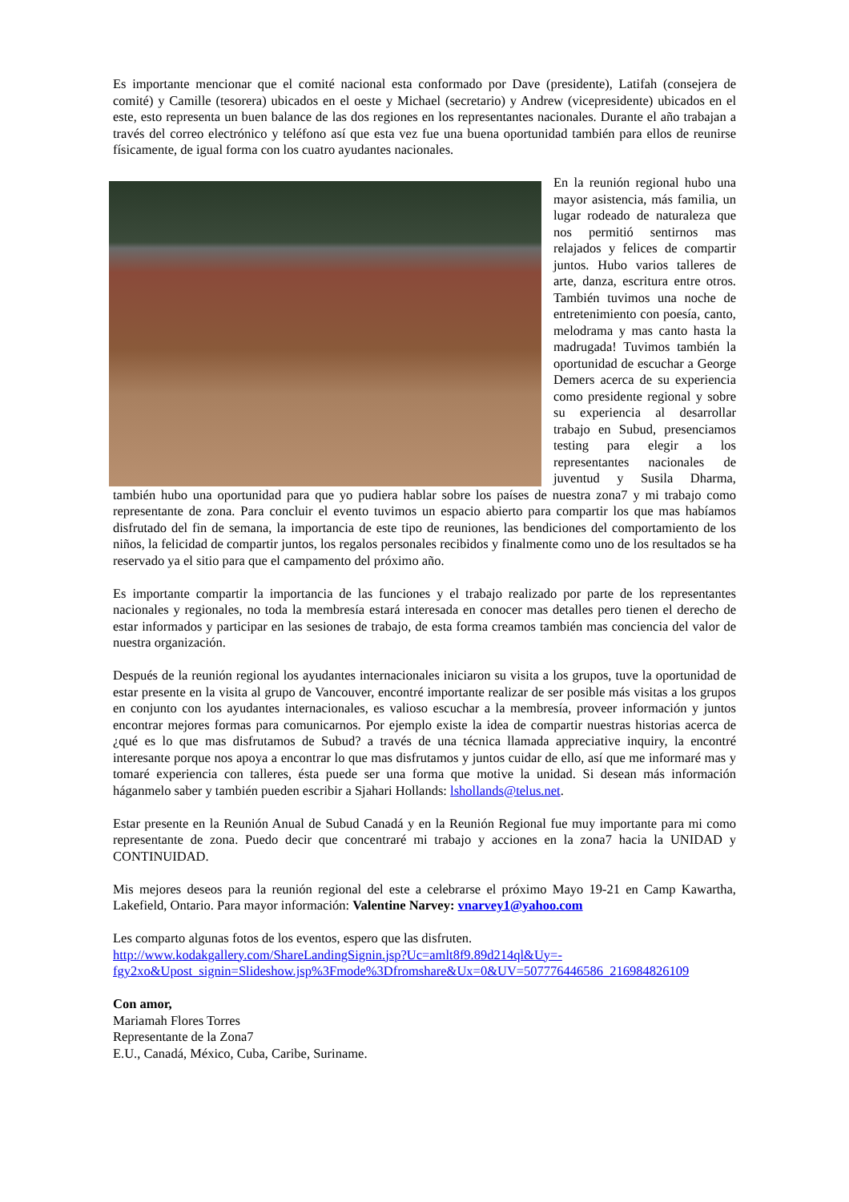Es importante mencionar que el comité nacional esta conformado por Dave (presidente), Latifah (consejera de comité) y Camille (tesorera) ubicados en el oeste y Michael (secretario) y Andrew (vicepresidente) ubicados en el este, esto representa un buen balance de las dos regiones en los representantes nacionales. Durante el año trabajan a través del correo electrónico y teléfono así que esta vez fue una buena oportunidad también para ellos de reunirse físicamente, de igual forma con los cuatro ayudantes nacionales.
En la reunión regional hubo una mayor asistencia, más familia, un lugar rodeado de naturaleza que nos permitió sentirnos mas relajados y felices de compartir juntos. Hubo varios talleres de arte, danza, escritura entre otros. También tuvimos una noche de entretenimiento con poesía, canto, melodrama y mas canto hasta la madrugada! Tuvimos también la oportunidad de escuchar a George Demers acerca de su experiencia como presidente regional y sobre su experiencia al desarrollar trabajo en Subud, presenciamos testing para elegir a los representantes nacionales de juventud y Susila Dharma, también hubo una oportunidad para que yo pudiera hablar sobre los países de nuestra zona7 y mi trabajo como representante de zona. Para concluir el evento tuvimos un espacio abierto para compartir los que mas habíamos disfrutado del fin de semana, la importancia de este tipo de reuniones, las bendiciones del comportamiento de los niños, la felicidad de compartir juntos, los regalos personales recibidos y finalmente como uno de los resultados se ha reservado ya el sitio para que el campamento del próximo año.
Es importante compartir la importancia de las funciones y el trabajo realizado por parte de los representantes nacionales y regionales, no toda la membresía estará interesada en conocer mas detalles pero tienen el derecho de estar informados y participar en las sesiones de trabajo, de esta forma creamos también mas conciencia del valor de nuestra organización.
Después de la reunión regional los ayudantes internacionales iniciaron su visita a los grupos, tuve la oportunidad de estar presente en la visita al grupo de Vancouver, encontré importante realizar de ser posible más visitas a los grupos en conjunto con los ayudantes internacionales, es valioso escuchar a la membresía, proveer información y juntos encontrar mejores formas para comunicarnos. Por ejemplo existe la idea de compartir nuestras historias acerca de ¿qué es lo que mas disfrutamos de Subud? a través de una técnica llamada appreciative inquiry, la encontré interesante porque nos apoya a encontrar lo que mas disfrutamos y juntos cuidar de ello, así que me informaré mas y tomaré experiencia con talleres, ésta puede ser una forma que motive la unidad. Si desean más información háganmelo saber y también pueden escribir a Sjahari Hollands: lshollands@telus.net.
Estar presente en la Reunión Anual de Subud Canadá y en la Reunión Regional fue muy importante para mi como representante de zona. Puedo decir que concentraré mi trabajo y acciones en la zona7 hacia la UNIDAD y CONTINUIDAD.
Mis mejores deseos para la reunión regional del este a celebrarse el próximo Mayo 19-21 en Camp Kawartha, Lakefield, Ontario. Para mayor información: Valentine Narvey: vnarvey1@yahoo.com
Les comparto algunas fotos de los eventos, espero que las disfruten.
http://www.kodakgallery.com/ShareLandingSignin.jsp?Uc=amlt8f9.89d214ql&Uy=-fgy2xo&Upost_signin=Slideshow.jsp%3Fmode%3Dfromshare&Ux=0&UV=507776446586_216984826109
Con amor,
Mariamah Flores Torres
Representante de la Zona7
E.U., Canadá, México, Cuba, Caribe, Suriname.